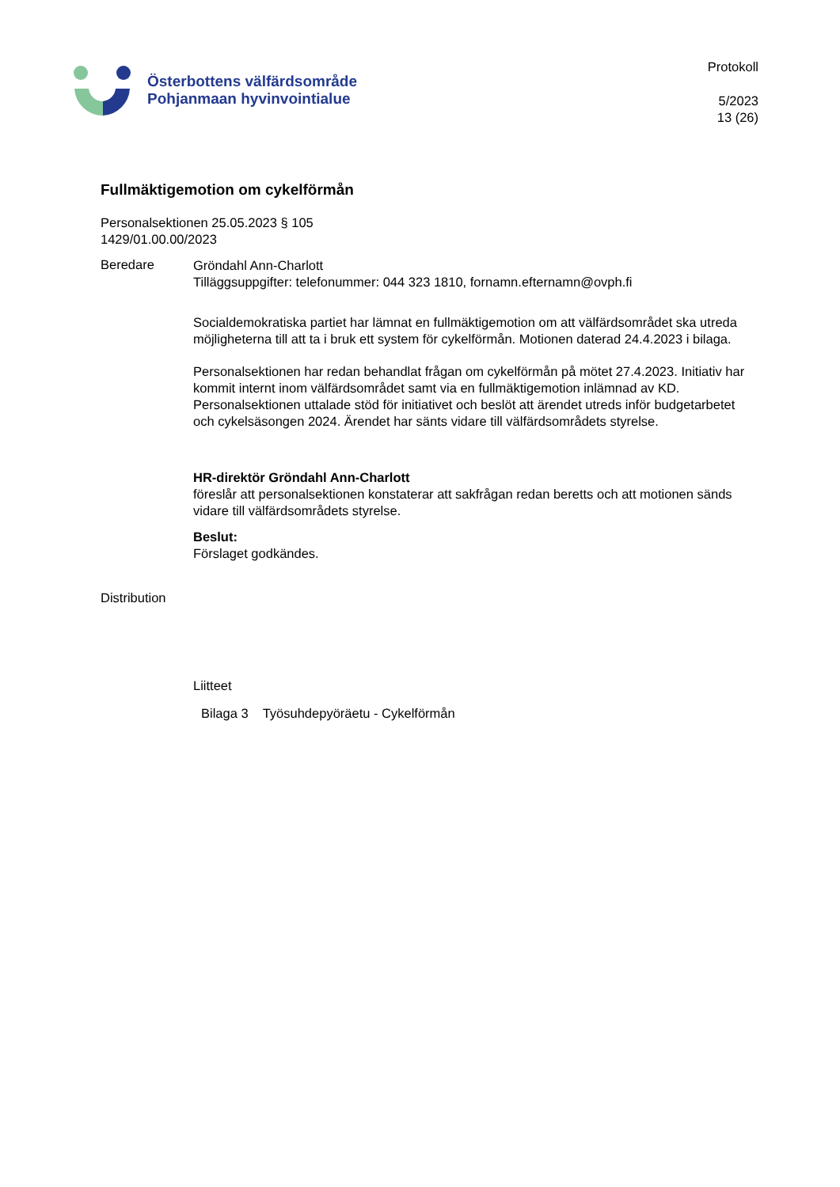Österbottens välfärdsområde
Pohjanmaan hyvinvointialue
Protokoll
5/2023
13 (26)
Fullmäktigemotion om cykelförmån
Personalsektionen 25.05.2023 § 105
1429/01.00.00/2023
Beredare
Gröndahl Ann-Charlott
Tilläggsuppgifter: telefonummer: 044 323 1810, fornamn.efternamn@ovph.fi
Socialdemokratiska partiet har lämnat en fullmäktigemotion om att välfärdsområdet ska utreda möjligheterna till att ta i bruk ett system för cykelförmån. Motionen daterad 24.4.2023 i bilaga.
Personalsektionen har redan behandlat frågan om cykelförmån på mötet 27.4.2023. Initiativ har kommit internt inom välfärdsområdet samt via en fullmäktigemotion inlämnad av KD. Personalsektionen uttalade stöd för initiativet och beslöt att ärendet utreds inför budgetarbetet och cykelsäsongen 2024. Ärendet har sänts vidare till välfärdsområdets styrelse.
HR-direktör Gröndahl Ann-Charlott
föreslår att personalsektionen konstaterar att sakfrågan redan beretts och att motionen sänds vidare till välfärdsområdets styrelse.
Beslut:
Förslaget godkändes.
Distribution
Liitteet
Bilaga 3 Työsuhdepyöräetu - Cykelförmån